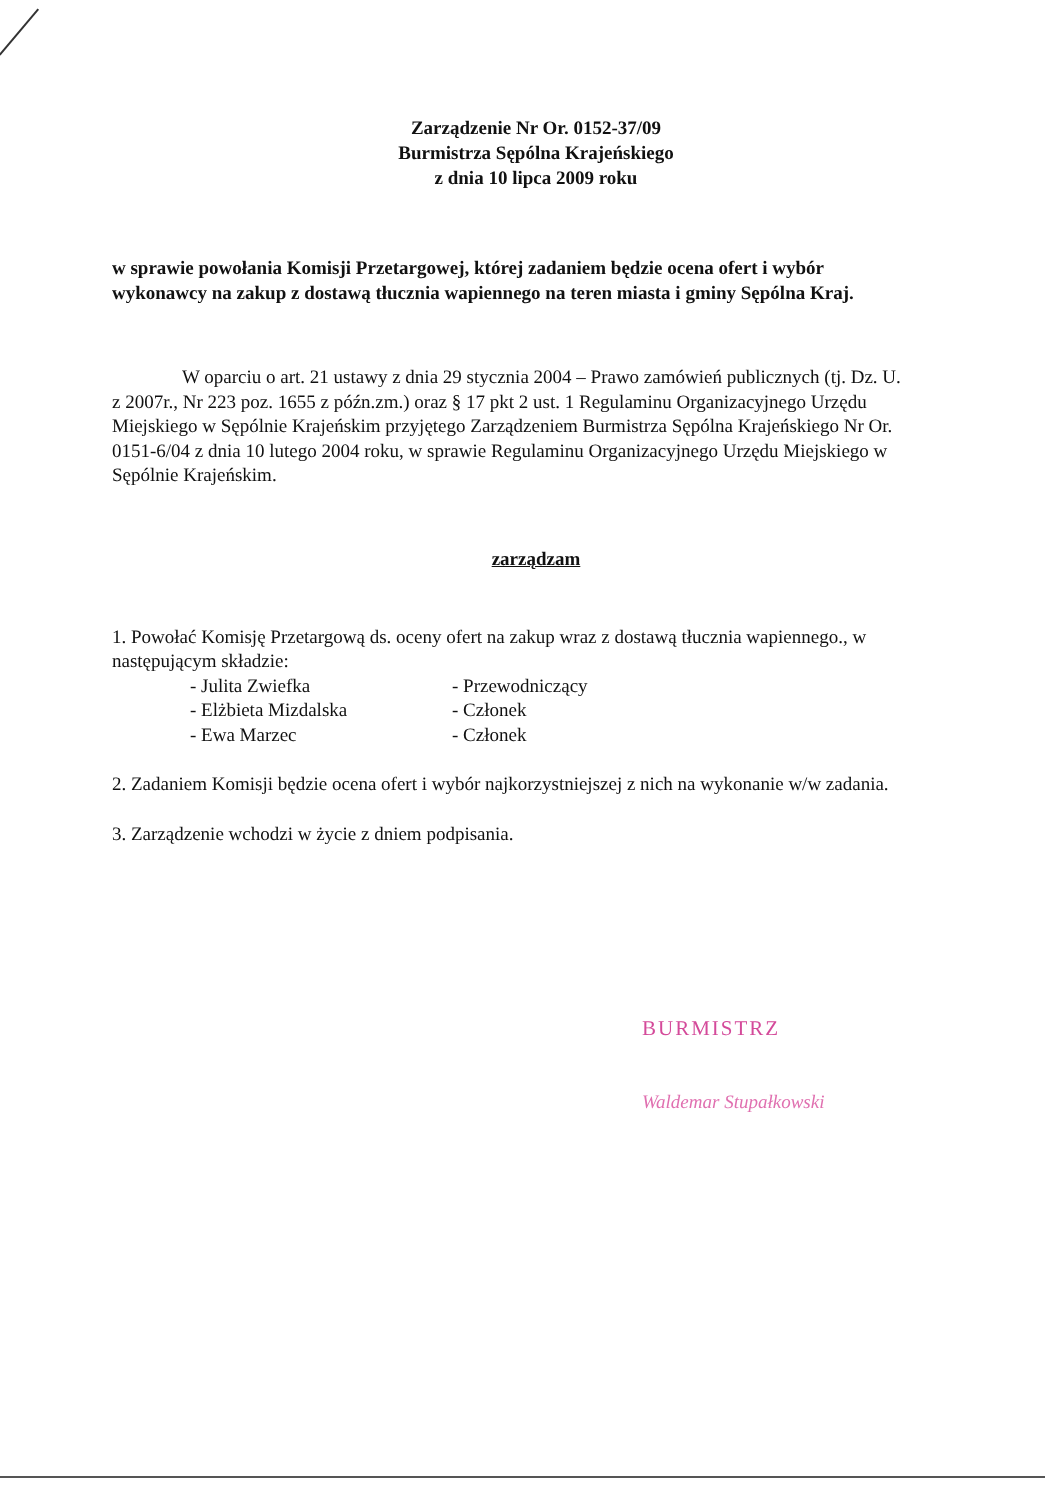Zarządzenie Nr Or. 0152-37/09
Burmistrza Sępólna Krajeńskiego
z dnia 10 lipca 2009 roku
w sprawie powołania Komisji Przetargowej, której zadaniem będzie ocena ofert i wybór wykonawcy na zakup z dostawą tłucznia wapiennego na teren miasta i gminy Sępólna Kraj.
W oparciu o art. 21 ustawy z dnia 29 stycznia 2004 – Prawo zamówień publicznych (tj. Dz. U. z 2007r., Nr 223 poz. 1655 z późn.zm.) oraz § 17 pkt 2 ust. 1 Regulaminu Organizacyjnego Urzędu Miejskiego w Sępólnie Krajeńskim przyjętego Zarządzeniem Burmistrza Sępólna Krajeńskiego Nr Or. 0151-6/04 z dnia 10 lutego 2004 roku, w sprawie Regulaminu Organizacyjnego Urzędu Miejskiego w Sępólnie Krajeńskim.
zarządzam
1. Powołać Komisję Przetargową ds. oceny ofert na zakup wraz z dostawą tłucznia wapiennego., w następującym składzie:
- Julita Zwiefka - Przewodniczący
- Elżbieta Mizdalska - Członek
- Ewa Marzec - Członek
2. Zadaniem Komisji będzie ocena ofert i wybór najkorzystniejszej z nich na wykonanie w/w zadania.
3. Zarządzenie wchodzi w życie z dniem podpisania.
BURMISTRZ
Waldemar Stupałkowski